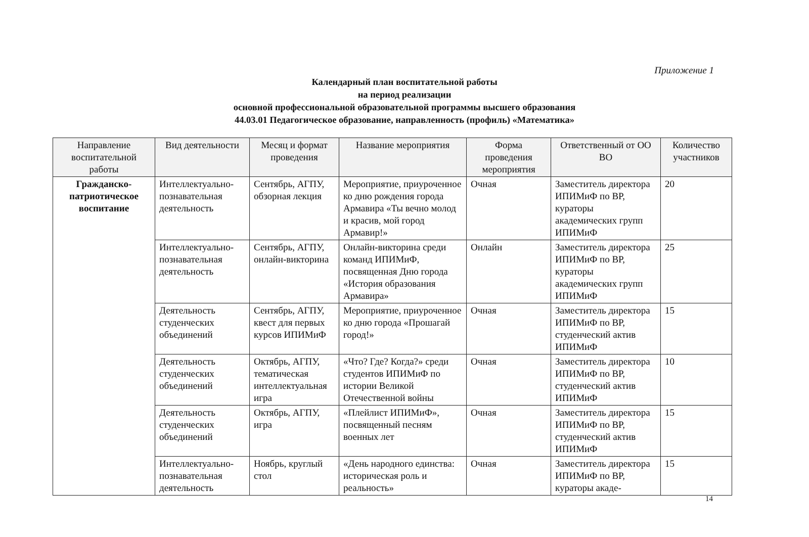Приложение 1
Календарный план воспитательной работы
на период реализации
основной профессиональной образовательной программы высшего образования
44.03.01 Педагогическое образование, направленность (профиль) «Математика»
| Направление воспитательной работы | Вид деятельности | Месяц и формат проведения | Название мероприятия | Форма проведения мероприятия | Ответственный от ОО ВО | Количество участников |
| --- | --- | --- | --- | --- | --- | --- |
| Гражданско-патриотическое воспитание | Интеллектуально-познавательная деятельность | Сентябрь, АГПУ, обзорная лекция | Мероприятие, приуроченное ко дню рождения города Армавира «Ты вечно молод и красив, мой город Армавир!» | Очная | Заместитель директора ИПИМиФ по ВР, кураторы академических групп ИПИМиФ | 20 |
| | Интеллектуально-познавательная деятельность | Сентябрь, АГПУ, онлайн-викторина | Онлайн-викторина среди команд ИПИМиФ, посвященная Дню города «История образования Армавира» | Онлайн | Заместитель директора ИПИМиФ по ВР, кураторы академических групп ИПИМиФ | 25 |
| | Деятельность студенческих объединений | Сентябрь, АГПУ, квест для первых курсов ИПИМиФ | Мероприятие, приуроченное ко дню города «Прошагай город!» | Очная | Заместитель директора ИПИМиФ по ВР, студенческий актив ИПИМиФ | 15 |
| | Деятельность студенческих объединений | Октябрь, АГПУ, тематическая интеллектуальная игра | «Что? Где? Когда?» среди студентов ИПИМиФ по истории Великой Отечественной войны | Очная | Заместитель директора ИПИМиФ по ВР, студенческий актив ИПИМиФ | 10 |
| | Деятельность студенческих объединений | Октябрь, АГПУ, игра | «Плейлист ИПИМиФ», посвященный песням военных лет | Очная | Заместитель директора ИПИМиФ по ВР, студенческий актив ИПИМиФ | 15 |
| | Интеллектуально-познавательная деятельность | Ноябрь, круглый стол | «День народного единства: историческая роль и реальность» | Очная | Заместитель директора ИПИМиФ по ВР, кураторы акаде- | 15 |
14